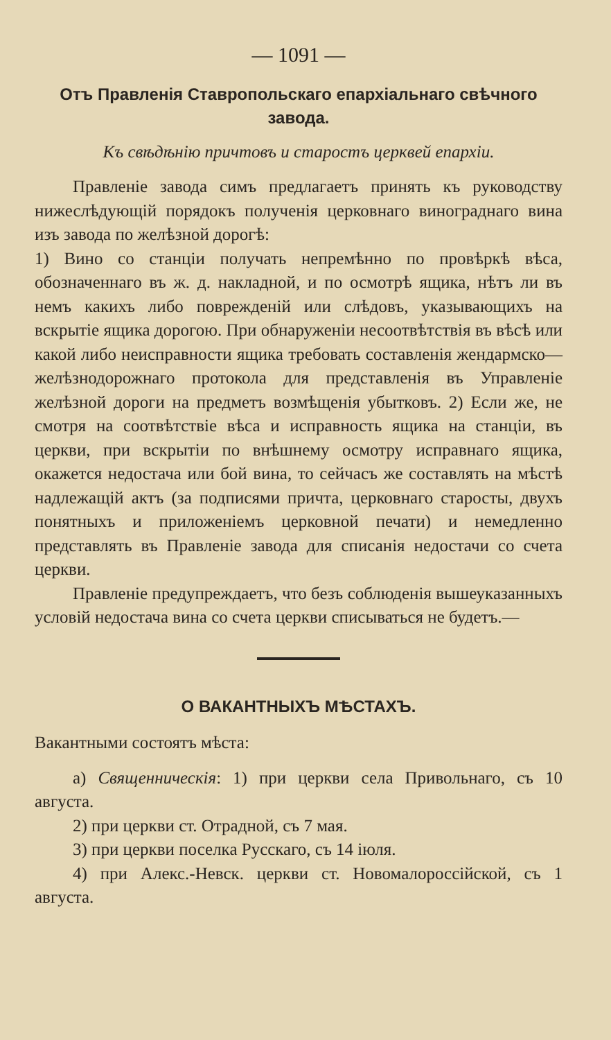— 1091 —
Отъ Правленія Ставропольскаго епархіальнаго свѣчного завода.
Къ свѣдѣнію причтовъ и старостъ церквей епархіи.
Правленіе завода симъ предлагаетъ принять къ руководству нижеслѣдующій порядокъ полученія церковнаго винограднаго вина изъ завода по желѣзной дорогѣ:
1) Вино со станціи получать непремѣнно по провѣркѣ вѣса, обозначеннаго въ ж. д. накладной, и по осмотрѣ ящика, нѣтъ ли въ немъ какихъ либо поврежденій или слѣдовъ, указывающихъ на вскрытіе ящика дорогою. При обнаруженіи несоотвѣтствія въ вѣсѣ или какой либо неисправности ящика требовать составленія жендармско—желѣзнодорожнаго протокола для представленія въ Управленіе желѣзной дороги на предметъ возмѣщенія убытковъ. 2) Если же, не смотря на соотвѣтствіе вѣса и исправность ящика на станціи, въ церкви, при вскрытіи по внѣшнему осмотру исправнаго ящика, окажется недостача или бой вина, то сейчасъ же составлять на мѣстѣ надлежащій актъ (за подписями причта, церковнаго старосты, двухъ понятныхъ и приложеніемъ церковной печати) и немедленно представлять въ Правленіе завода для списанія недостачи со счета церкви.
Правленіе предупреждаетъ, что безъ соблюденія вышеуказанныхъ условій недостача вина со счета церкви списываться не будетъ.—
О ВАКАНТНЫХЪ МѢСТАХЪ.
Вакантными состоятъ мѣста:
а) Священническія: 1) при церкви села Привольнаго, съ 10 августа.
2) при церкви ст. Отрадной, съ 7 мая.
3) при церкви поселка Русскаго, съ 14 іюля.
4) при Алекс.-Невск. церкви ст. Новомалороссійской, съ 1 августа.